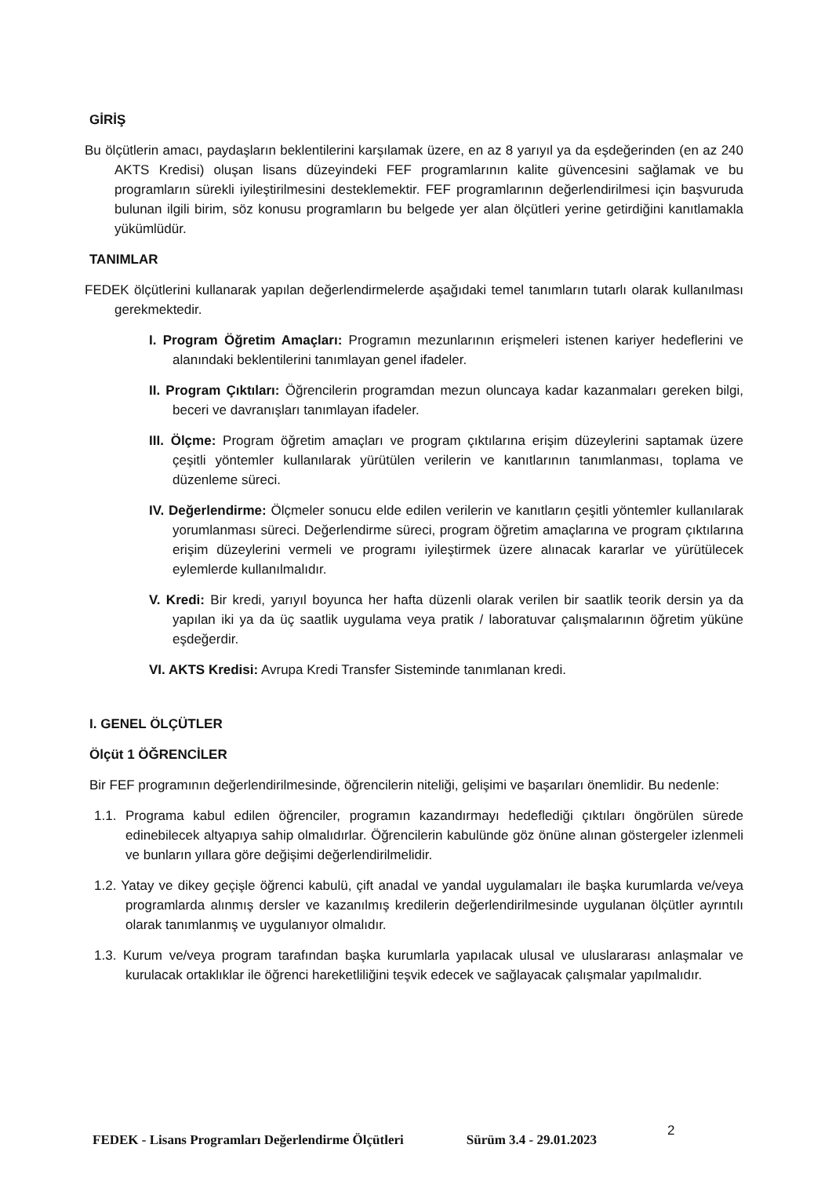GİRİŞ
Bu ölçütlerin amacı, paydaşların beklentilerini karşılamak üzere, en az 8 yarıyıl ya da eşdeğerinden (en az 240 AKTS Kredisi) oluşan lisans düzeyindeki FEF programlarının kalite güvencesini sağlamak ve bu programların sürekli iyileştirilmesini desteklemektir. FEF programlarının değerlendirilmesi için başvuruda bulunan ilgili birim, söz konusu programların bu belgede yer alan ölçütleri yerine getirdiğini kanıtlamakla yükümlüdür.
TANIMLAR
FEDEK ölçütlerini kullanarak yapılan değerlendirmelerde aşağıdaki temel tanımların tutarlı olarak kullanılması gerekmektedir.
I. Program Öğretim Amaçları: Programın mezunlarının erişmeleri istenen kariyer hedeflerini ve alanındaki beklentilerini tanımlayan genel ifadeler.
II. Program Çıktıları: Öğrencilerin programdan mezun oluncaya kadar kazanmaları gereken bilgi, beceri ve davranışları tanımlayan ifadeler.
III. Ölçme: Program öğretim amaçları ve program çıktılarına erişim düzeylerini saptamak üzere çeşitli yöntemler kullanılarak yürütülen verilerin ve kanıtlarının tanımlanması, toplama ve düzenleme süreci.
IV. Değerlendirme: Ölçmeler sonucu elde edilen verilerin ve kanıtların çeşitli yöntemler kullanılarak yorumlanması süreci. Değerlendirme süreci, program öğretim amaçlarına ve program çıktılarına erişim düzeylerini vermeli ve programı iyileştirmek üzere alınacak kararlar ve yürütülecek eylemlerde kullanılmalıdır.
V. Kredi: Bir kredi, yarıyıl boyunca her hafta düzenli olarak verilen bir saatlik teorik dersin ya da yapılan iki ya da üç saatlik uygulama veya pratik / laboratuvar çalışmalarının öğretim yüküne eşdeğerdir.
VI. AKTS Kredisi: Avrupa Kredi Transfer Sisteminde tanımlanan kredi.
I. GENEL ÖLÇÜTLER
Ölçüt 1 ÖĞRENCİLER
Bir FEF programının değerlendirilmesinde, öğrencilerin niteliği, gelişimi ve başarıları önemlidir. Bu nedenle:
1.1. Programa kabul edilen öğrenciler, programın kazandırmayı hedeflediği çıktıları öngörülen sürede edinebilecek altyapıya sahip olmalıdırlar. Öğrencilerin kabulünde göz önüne alınan göstergeler izlenmeli ve bunların yıllara göre değişimi değerlendirilmelidir.
1.2. Yatay ve dikey geçişle öğrenci kabulü, çift anadal ve yandal uygulamaları ile başka kurumlarda ve/veya programlarda alınmış dersler ve kazanılmış kredilerin değerlendirilmesinde uygulanan ölçütler ayrıntılı olarak tanımlanmış ve uygulanıyor olmalıdır.
1.3. Kurum ve/veya program tarafından başka kurumlarla yapılacak ulusal ve uluslararası anlaşmalar ve kurulacak ortaklıklar ile öğrenci hareketliliğini teşvik edecek ve sağlayacak çalışmalar yapılmalıdır.
FEDEK - Lisans Programları Değerlendirme Ölçütleri Sürüm 3.4 - 29.01.2023 2